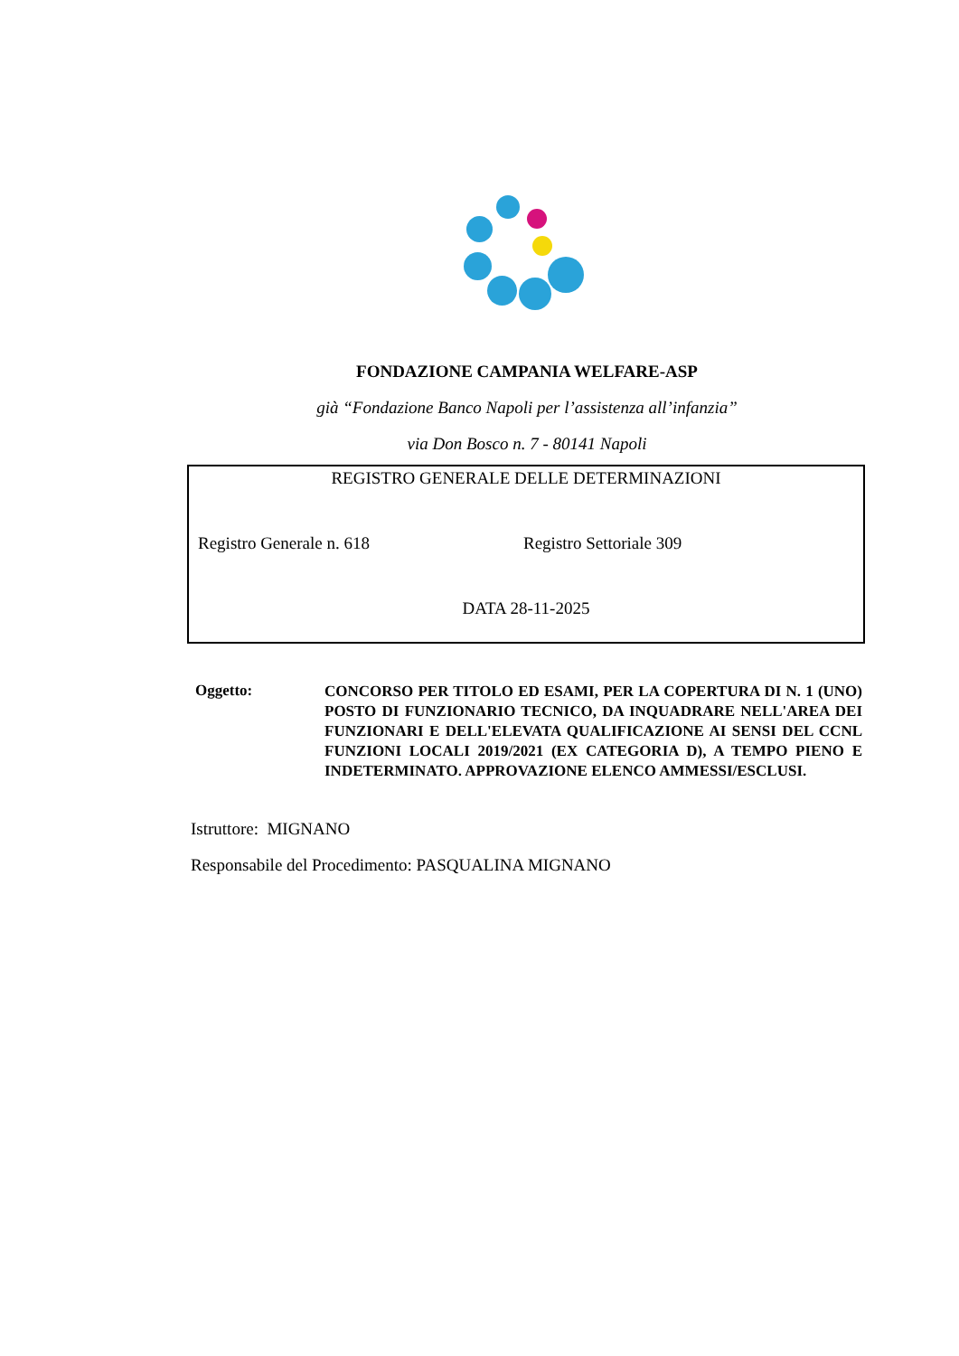FONDAZIONE CAMPANIA WELFARE-ASP
già “Fondazione Banco Napoli per l’assistenza all’infanzia”
via Don Bosco n. 7 - 80141 Napoli
REGISTRO GENERALE DELLE DETERMINAZIONI
Registro Generale n. 618 Registro Settoriale 309
DATA 28-11-2025
Oggetto:
CONCORSO PER TITOLO ED ESAMI, PER LA COPERTURA DI N. 1 (UNO) POSTO DI FUNZIONARIO TECNICO, DA INQUADRARE NELL'AREA DEI FUNZIONARI E DELL'ELEVATA QUALIFICAZIONE AI SENSI DEL CCNL FUNZIONI LOCALI 2019/2021 (EX CATEGORIA D), A TEMPO PIENO E INDETERMINATO. APPROVAZIONE ELENCO AMMESSI/ESCLUSI.
Istruttore: MIGNANO
Responsabile del Procedimento: PASQUALINA MIGNANO